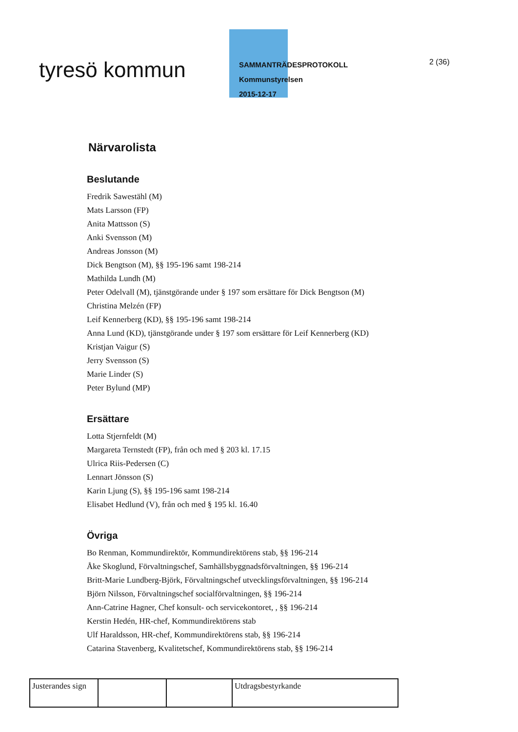tyresö kommun
SAMMANTRÄDESPROTOKOLL
Kommunstyrelsen
2015-12-17
2 (36)
Närvarolista
Beslutande
Fredrik Sawestähl (M)
Mats Larsson (FP)
Anita Mattsson (S)
Anki Svensson (M)
Andreas Jonsson (M)
Dick Bengtson (M), §§ 195-196 samt 198-214
Mathilda Lundh (M)
Peter Odelvall (M), tjänstgörande under § 197 som ersättare för Dick Bengtson (M)
Christina Melzén (FP)
Leif Kennerberg (KD), §§ 195-196 samt 198-214
Anna Lund (KD), tjänstgörande under § 197 som ersättare för Leif Kennerberg (KD)
Kristjan Vaigur (S)
Jerry Svensson (S)
Marie Linder (S)
Peter Bylund (MP)
Ersättare
Lotta Stjernfeldt (M)
Margareta Ternstedt (FP), från och med § 203 kl. 17.15
Ulrica Riis-Pedersen (C)
Lennart Jönsson (S)
Karin Ljung (S), §§ 195-196 samt 198-214
Elisabet Hedlund (V), från och med § 195 kl. 16.40
Övriga
Bo Renman, Kommundirektör, Kommundirektörens stab, §§ 196-214
Åke Skoglund, Förvaltningschef, Samhällsbyggnadsförvaltningen, §§ 196-214
Britt-Marie Lundberg-Björk, Förvaltningschef utvecklingsförvaltningen, §§ 196-214
Björn Nilsson, Förvaltningschef socialförvaltningen, §§ 196-214
Ann-Catrine Hagner, Chef konsult- och servicekontoret, , §§ 196-214
Kerstin Hedén, HR-chef, Kommundirektörens stab
Ulf Haraldsson, HR-chef, Kommundirektörens stab, §§ 196-214
Catarina Stavenberg, Kvalitetschef, Kommundirektörens stab, §§ 196-214
| Justerandes sign | | | Utdragsbestyrkande |